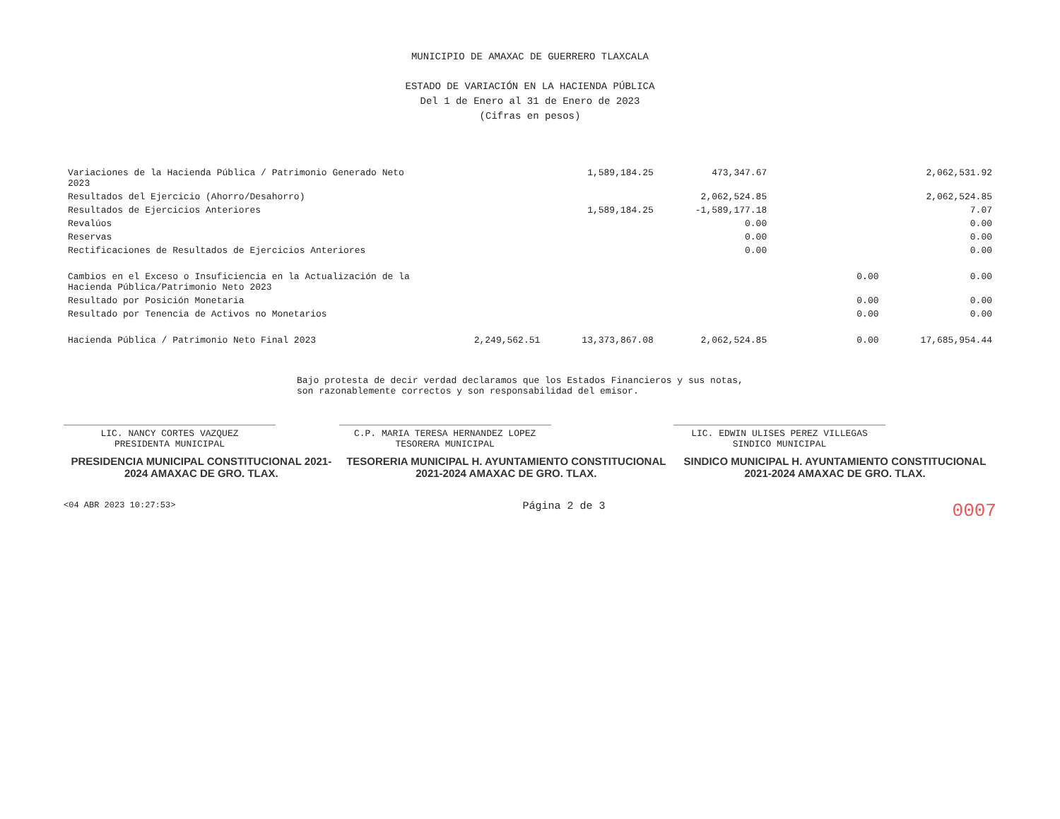MUNICIPIO DE AMAXAC DE GUERRERO TLAXCALA
ESTADO DE VARIACIÓN EN LA HACIENDA PÚBLICA
Del 1 de Enero al 31 de Enero de 2023
(Cifras en pesos)
| Variaciones de la Hacienda Pública / Patrimonio Generado Neto 2023 | | 1,589,184.25 | 473,347.67 | | 2,062,531.92 |
| Resultados del Ejercicio (Ahorro/Desahorro) | | | 2,062,524.85 | | 2,062,524.85 |
| Resultados de Ejercicios Anteriores | | 1,589,184.25 | -1,589,177.18 | | 7.07 |
| Revalúos | | | 0.00 | | 0.00 |
| Reservas | | | 0.00 | | 0.00 |
| Rectificaciones de Resultados de Ejercicios Anteriores | | | 0.00 | | 0.00 |
| Cambios en el Exceso o Insuficiencia en la Actualización de la Hacienda Pública/Patrimonio Neto 2023 | | | | 0.00 | 0.00 |
| Resultado por Posición Monetaria | | | | 0.00 | 0.00 |
| Resultado por Tenencia de Activos no Monetarios | | | | 0.00 | 0.00 |
| Hacienda Pública / Patrimonio Neto Final 2023 | 2,249,562.51 | 13,373,867.08 | 2,062,524.85 | 0.00 | 17,685,954.44 |
Bajo protesta de decir verdad declaramos que los Estados Financieros y sus notas, son razonablemente correctos y son responsabilidad del emisor.
LIC. NANCY CORTES VAZQUEZ
PRESIDENTA MUNICIPAL
PRESIDENCIA MUNICIPAL CONSTITUCIONAL 2021-2024 AMAXAC DE GRO. TLAX.
C.P. MARIA TERESA HERNANDEZ LOPEZ
TESORERA MUNICIPAL
TESORERIA MUNICIPAL H. AYUNTAMIENTO CONSTITUCIONAL 2021-2024 AMAXAC DE GRO. TLAX.
LIC. EDWIN ULISES PEREZ VILLEGAS
SINDICO MUNICIPAL
SINDICO MUNICIPAL H. AYUNTAMIENTO CONSTITUCIONAL 2021-2024 AMAXAC DE GRO. TLAX.
<04 ABR 2023 10:27:53> Página 2 de 3 0007